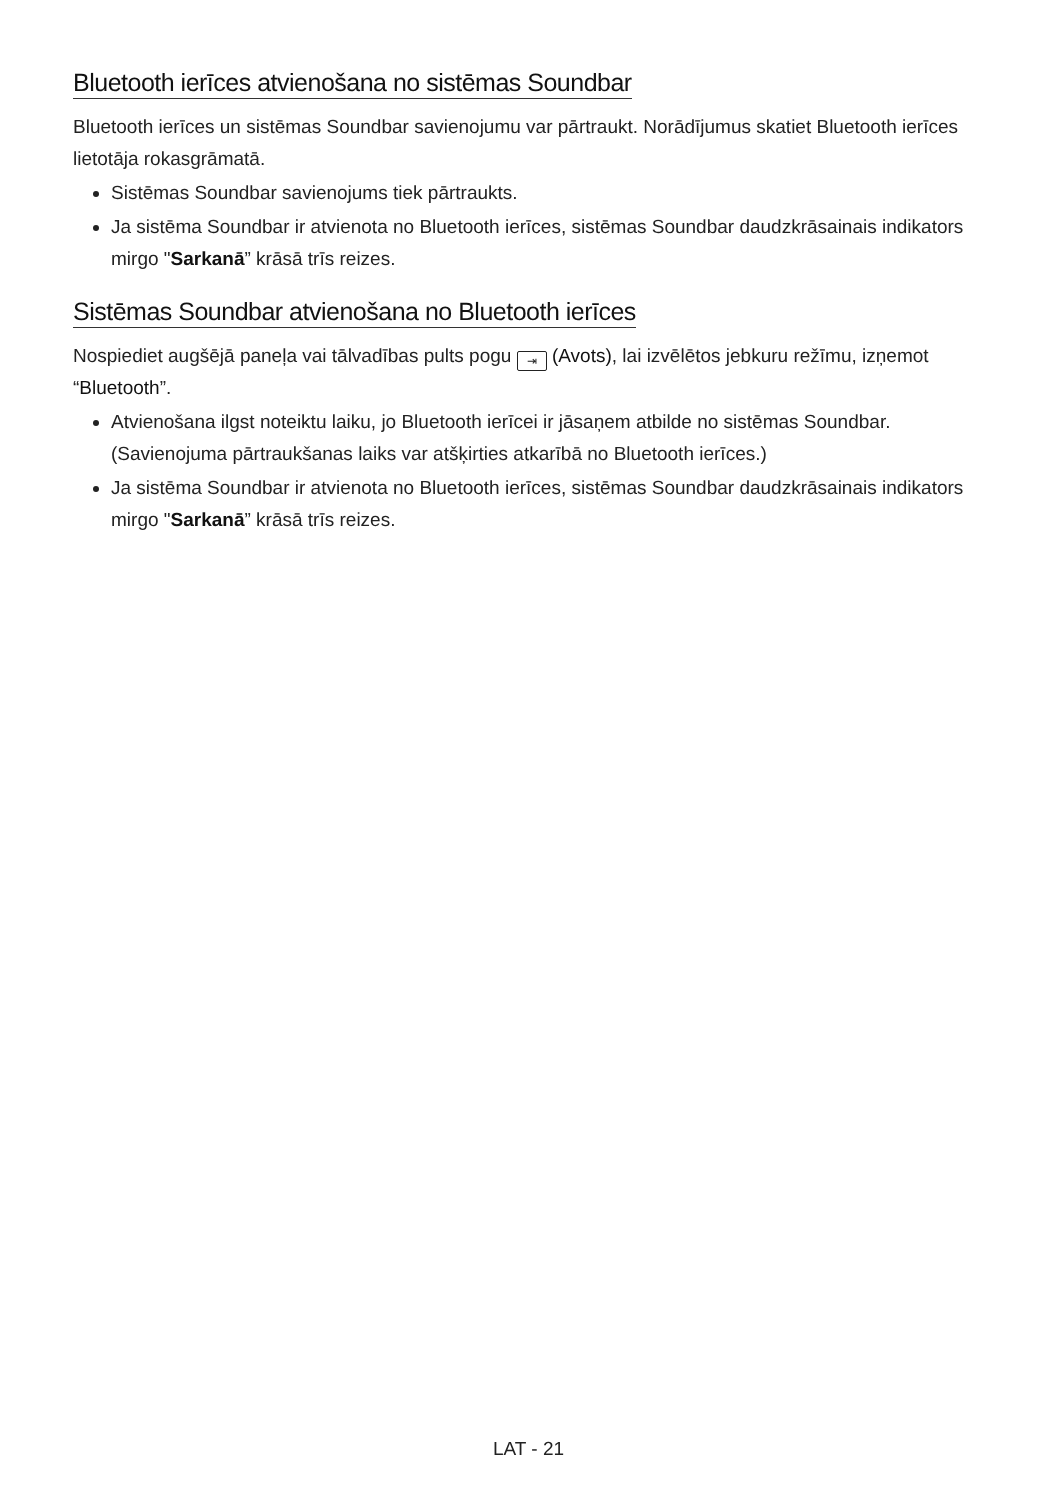Bluetooth ierīces atvienošana no sistēmas Soundbar
Bluetooth ierīces un sistēmas Soundbar savienojumu var pārtraukt. Norādījumus skatiet Bluetooth ierīces lietotāja rokasgrāmatā.
Sistēmas Soundbar savienojums tiek pārtraukts.
Ja sistēma Soundbar ir atvienota no Bluetooth ierīces, sistēmas Soundbar daudzkrāsainais indikators mirgo "Sarkanā” krāsā trīs reizes.
Sistēmas Soundbar atvienošana no Bluetooth ierīces
Nospiediet augšējā paneļa vai tālvadības pults pogu ⇥ (Avots), lai izvēlētos jebkuru režīmu, izņemot “Bluetooth”.
Atvienošana ilgst noteiktu laiku, jo Bluetooth ierīcei ir jāsaņem atbilde no sistēmas Soundbar. (Savienojuma pārtraukšanas laiks var atšķirties atkarībā no Bluetooth ierīces.)
Ja sistēma Soundbar ir atvienota no Bluetooth ierīces, sistēmas Soundbar daudzkrāsainais indikators mirgo "Sarkanā” krāsā trīs reizes.
LAT - 21